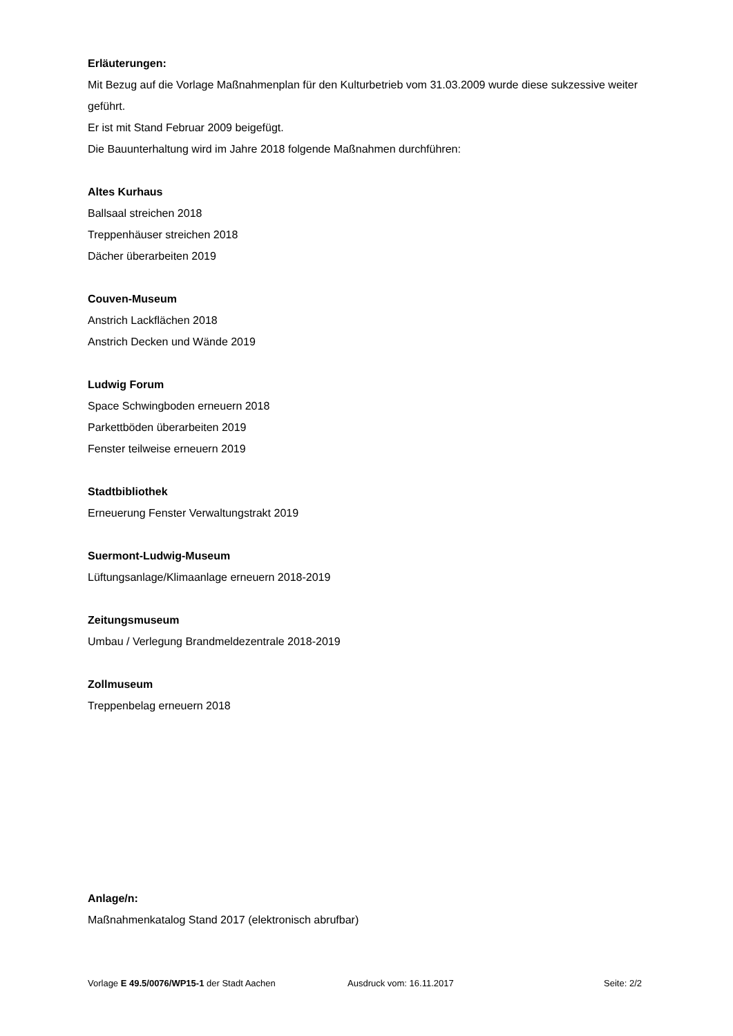Erläuterungen:
Mit Bezug auf die Vorlage Maßnahmenplan für den Kulturbetrieb vom 31.03.2009 wurde diese sukzessive weiter geführt.
Er ist mit Stand Februar 2009 beigefügt.
Die Bauunterhaltung wird im Jahre 2018 folgende Maßnahmen durchführen:
Altes Kurhaus
Ballsaal streichen 2018
Treppenhäuser streichen 2018
Dächer überarbeiten 2019
Couven-Museum
Anstrich Lackflächen 2018
Anstrich Decken und Wände 2019
Ludwig Forum
Space Schwingboden erneuern 2018
Parkettböden überarbeiten 2019
Fenster teilweise erneuern 2019
Stadtbibliothek
Erneuerung Fenster Verwaltungstrakt 2019
Suermont-Ludwig-Museum
Lüftungsanlage/Klimaanlage erneuern 2018-2019
Zeitungsmuseum
Umbau / Verlegung Brandmeldezentrale 2018-2019
Zollmuseum
Treppenbelag erneuern 2018
Anlage/n:
Maßnahmenkatalog Stand 2017 (elektronisch abrufbar)
Vorlage E 49.5/0076/WP15-1 der Stadt Aachen Ausdruck vom: 16.11.2017 Seite: 2/2